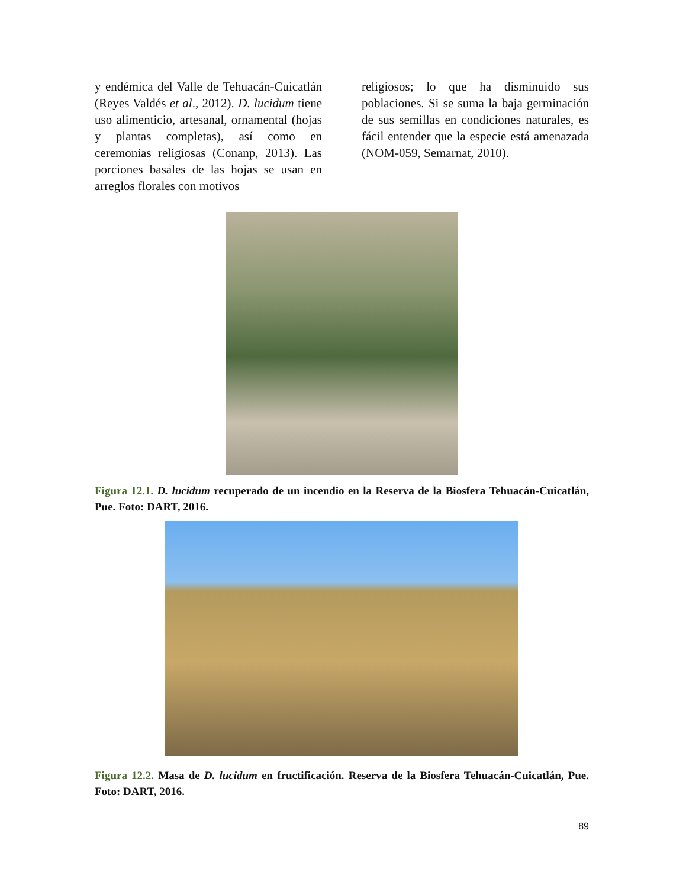y endémica del Valle de Tehuacán-Cuicatlán (Reyes Valdés et al., 2012). D. lucidum tiene uso alimenticio, artesanal, ornamental (hojas y plantas completas), así como en ceremonias religiosas (Conanp, 2013). Las porciones basales de las hojas se usan en arreglos florales con motivos
religiosos; lo que ha disminuido sus poblaciones. Si se suma la baja germinación de sus semillas en condiciones naturales, es fácil entender que la especie está amenazada (NOM-059, Semarnat, 2010).
Figura 12.1. D. lucidum recuperado de un incendio en la Reserva de la Biosfera Tehuacán-Cuicatlán, Pue. Foto: DART, 2016.
Figura 12.2. Masa de D. lucidum en fructificación. Reserva de la Biosfera Tehuacán-Cuicatlán, Pue. Foto: DART, 2016.
89